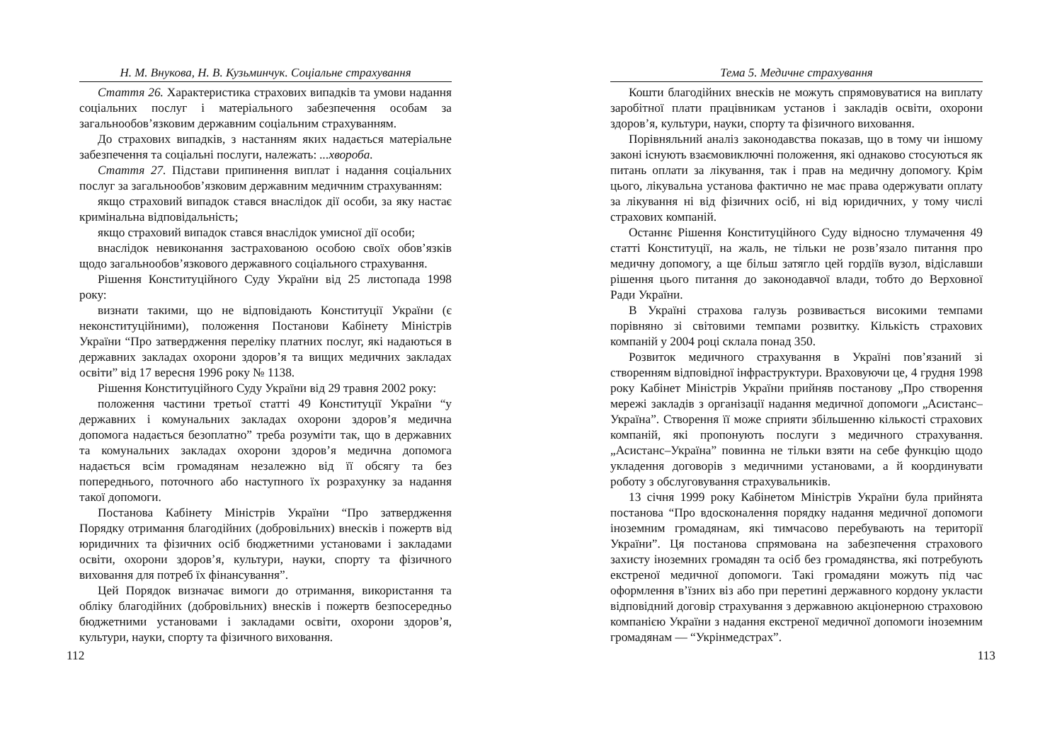Н. М. Внукова, Н. В. Кузьминчук. Соціальне страхування
Стаття 26. Характеристика страхових випадків та умови надання соціальних послуг і матеріального забезпечення особам за загальнообов’язковим державним соціальним страхуванням.
До страхових випадків, з настанням яких надається матеріальне забезпечення та соціальні послуги, належать: ...хвороба.
Стаття 27. Підстави припинення виплат і надання соціальних послуг за загальнообов’язковим державним медичним страхуванням:
якщо страховий випадок стався внаслідок дії особи, за яку настає кримінальна відповідальність;
якщо страховий випадок стався внаслідок умисної дії особи;
внаслідок невиконання застрахованою особою своїх обов’язків щодо загальнообов’язкового державного соціального страхування.
Рішення Конституційного Суду України від 25 листопада 1998 року:
визнати такими, що не відповідають Конституції України (є неконституційними), положення Постанови Кабінету Міністрів України “Про затвердження переліку платних послуг, які надаються в державних закладах охорони здоров’я та вищих медичних закладах освіти” від 17 вересня 1996 року № 1138.
Рішення Конституційного Суду України від 29 травня 2002 року:
положення частини третьої статті 49 Конституції України “у державних і комунальних закладах охорони здоров’я медична допомога надається безоплатно” треба розуміти так, що в державних та комунальних закладах охорони здоров’я медична допомога надається всім громадянам незалежно від її обсягу та без попереднього, поточного або наступного їх розрахунку за надання такої допомоги.
Постанова Кабінету Міністрів України “Про затвердження Порядку отримання благодійних (добровільних) внесків і пожертв від юридичних та фізичних осіб бюджетними установами і закладами освіти, охорони здоров’я, культури, науки, спорту та фізичного виховання для потреб їх фінансування”.
Цей Порядок визначає вимоги до отримання, використання та обліку благодійних (добровільних) внесків і пожертв безпосередньо бюджетними установами і закладами освіти, охорони здоров’я, культури, науки, спорту та фізичного виховання.
112
Тема 5. Медичне страхування
Кошти благодійних внесків не можуть спрямовуватися на виплату заробітної плати працівникам установ і закладів освіти, охорони здоров’я, культури, науки, спорту та фізичного виховання.
Порівняльний аналіз законодавства показав, що в тому чи іншому законі існують взаємовиключні положення, які однаково стосуються як питань оплати за лікування, так і прав на медичну допомогу. Крім цього, лікувальна установа фактично не має права одержувати оплату за лікування ні від фізичних осіб, ні від юридичних, у тому числі страхових компаній.
Останнє Рішення Конституційного Суду відносно тлумачення 49 статті Конституції, на жаль, не тільки не розв’язало питання про медичну допомогу, а ще більш затягло цей гордіїв вузол, відіславши рішення цього питання до законодавчої влади, тобто до Верховної Ради України.
В Україні страхова галузь розвивається високими темпами порівняно зі світовими темпами розвитку. Кількість страхових компаній у 2004 році склала понад 350.
Розвиток медичного страхування в Україні пов’язаний зі створенням відповідної інфраструктури. Враховуючи це, 4 грудня 1998 року Кабінет Міністрів України прийняв постанову „Про створення мережі закладів з організації надання медичної допомоги „Асистанс–Україна”. Створення її може сприяти збільшенню кількості страхових компаній, які пропонують послуги з медичного страхування. „Асистанс–Україна” повинна не тільки взяти на себе функцію щодо укладення договорів з медичними установами, а й координувати роботу з обслуговування страхувальників.
13 січня 1999 року Кабінетом Міністрів України була прийнята постанова “Про вдосконалення порядку надання медичної допомоги іноземним громадянам, які тимчасово перебувають на території України”. Ця постанова спрямована на забезпечення страхового захисту іноземних громадян та осіб без громадянства, які потребують екстреної медичної допомоги. Такі громадяни можуть під час оформлення в’їзних віз або при перетині державного кордону укласти відповідний договір страхування з державною акціонерною страховою компанією України з надання екстреної медичної допомоги іноземним громадянам — “Укрінмедстрах”.
113